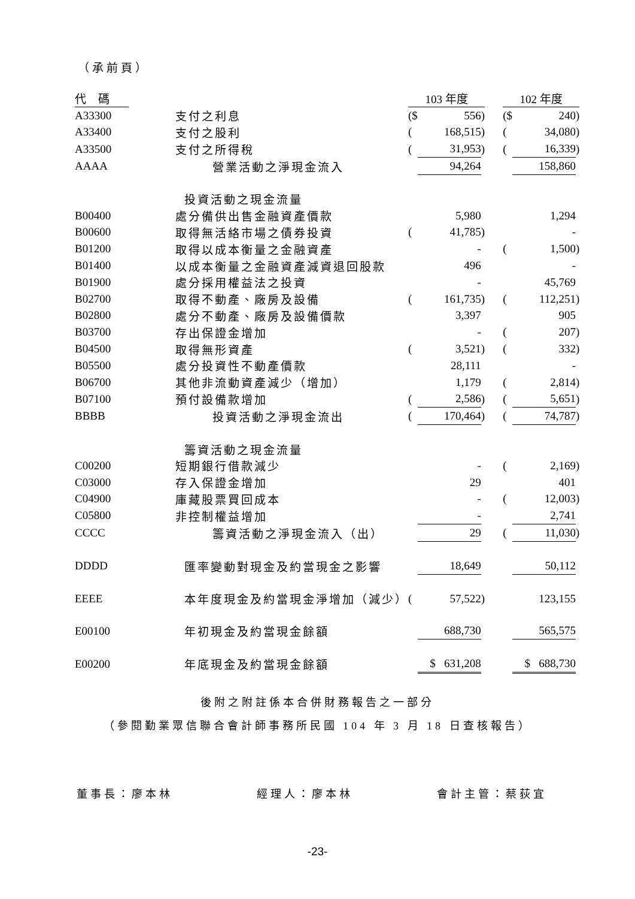（承前頁）
| 代碼 | | 103 年度 | | | | 102 年度 | | |
| A33300 | 支付之利息 | ($ | 556 | ) | | ($ | 240 | ) |
| A33400 | 支付之股利 | ( | 168,515 | ) | | ( | 34,080 | ) |
| A33500 | 支付之所得稅 | ( | 31,953 | ) | | ( | 16,339 | ) |
| AAAA | 營業活動之淨現金流入 | | 94,264 | | | | 158,860 | |
| | 投資活動之現金流量 | | | | | | | |
| B00400 | 處分備供出售金融資產價款 | | 5,980 | | | | 1,294 | |
| B00600 | 取得無活絡市場之債券投資 | ( | 41,785 | ) | | | - | |
| B01200 | 取得以成本衡量之金融資產 | | - | | | ( | 1,500 | ) |
| B01400 | 以成本衡量之金融資產減資退回股款 | | 496 | | | | - | |
| B01900 | 處分採用權益法之投資 | | - | | | | 45,769 | |
| B02700 | 取得不動產、廠房及設備 | ( | 161,735 | ) | | ( | 112,251 | ) |
| B02800 | 處分不動產、廠房及設備價款 | | 3,397 | | | | 905 | |
| B03700 | 存出保證金增加 | | - | | | ( | 207 | ) |
| B04500 | 取得無形資產 | ( | 3,521 | ) | | ( | 332 | ) |
| B05500 | 處分投資性不動產價款 | | 28,111 | | | | - | |
| B06700 | 其他非流動資產減少（增加） | | 1,179 | | | ( | 2,814 | ) |
| B07100 | 預付設備款增加 | ( | 2,586 | ) | | ( | 5,651 | ) |
| BBBB | 投資活動之淨現金流出 | ( | 170,464 | ) | | ( | 74,787 | ) |
| | 籌資活動之現金流量 | | | | | | | |
| C00200 | 短期銀行借款減少 | | - | | | ( | 2,169 | ) |
| C03000 | 存入保證金增加 | | 29 | | | | 401 | |
| C04900 | 庫藏股票買回成本 | | - | | | ( | 12,003 | ) |
| C05800 | 非控制權益增加 | | - | | | | 2,741 | |
| CCCC | 籌資活動之淨現金流入（出） | | 29 | | | ( | 11,030 | ) |
| DDDD | 匯率變動對現金及約當現金之影響 | | 18,649 | | | | 50,112 | |
| EEEE | 本年度現金及約當現金淨增加（減少） | ( | 57,522 | ) | | | 123,155 | |
| E00100 | 年初現金及約當現金餘額 | | 688,730 | | | | 565,575 | |
| E00200 | 年底現金及約當現金餘額 | | $ 631,208 | | | | $ 688,730 | |
後附之附註係本合併財務報告之一部分
（參閱勤業眾信聯合會計師事務所民國 104 年 3 月 18 日查核報告）
董事長：廖本林 經理人：廖本林 會計主管：蔡荻宜
-23-